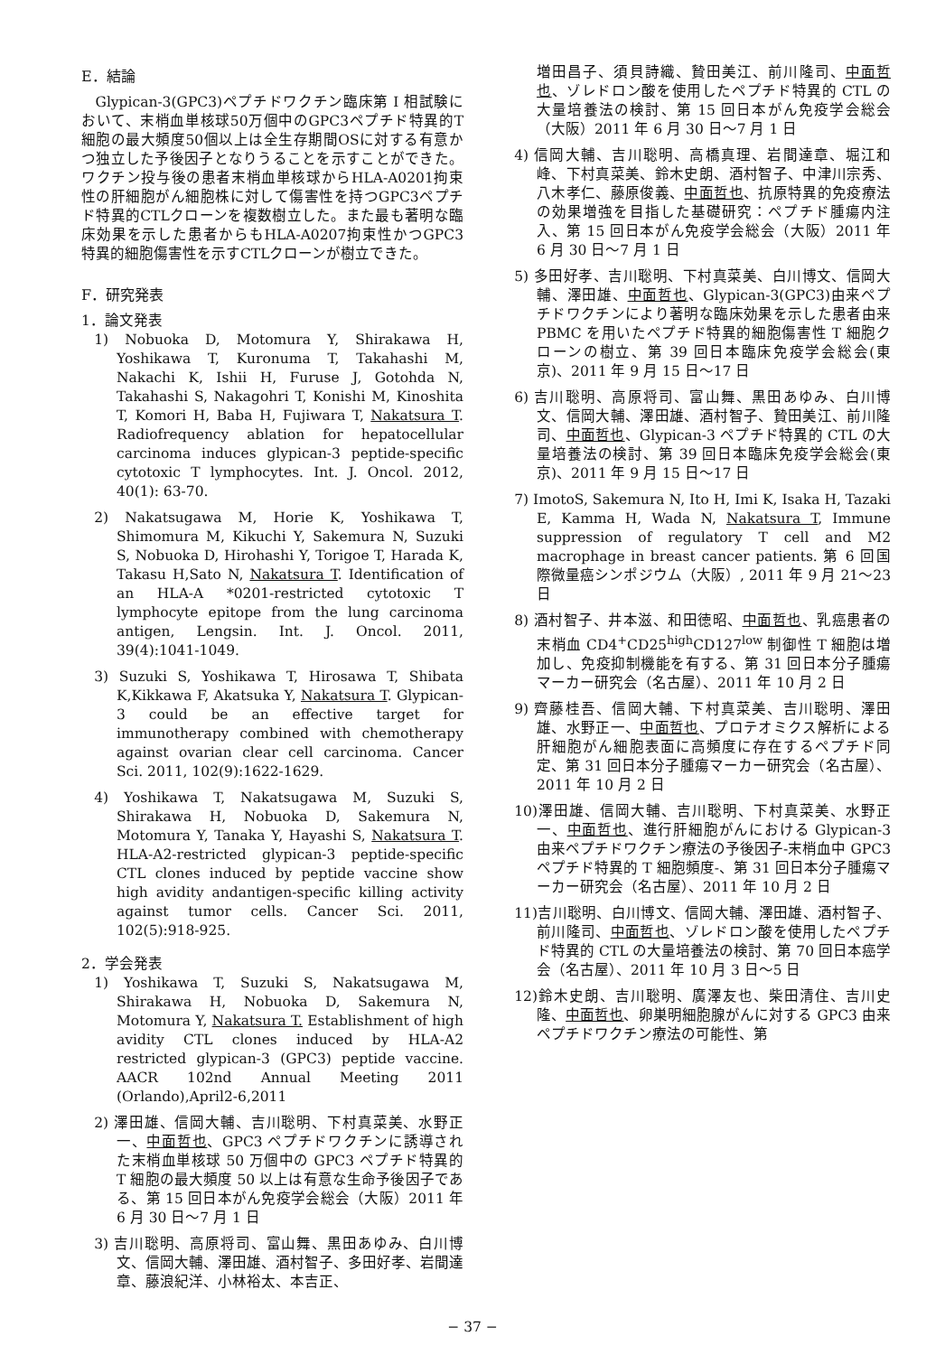E．結論
Glypican-3(GPC3)ペプチドワクチン臨床第 I 相試験において、末梢血単核球50万個中のGPC3ペプチド特異的T細胞の最大頻度50個以上は全生存期間OSに対する有意かつ独立した予後因子となりうることを示すことができた。ワクチン投与後の患者末梢血単核球からHLA-A0201拘束性の肝細胞がん細胞株に対して傷害性を持つGPC3ペプチド特異的CTLクローンを複数樹立した。また最も著明な臨床効果を示した患者からもHLA-A0207拘束性かつGPC3特異的細胞傷害性を示すCTLクローンが樹立できた。
F．研究発表
1．論文発表
1) Nobuoka D, Motomura Y, Shirakawa H, Yoshikawa T, Kuronuma T, Takahashi M, Nakachi K, Ishii H, Furuse J, Gotohda N, Takahashi S, Nakagohri T, Konishi M, Kinoshita T, Komori H, Baba H, Fujiwara T, Nakatsura T. Radiofrequency ablation for hepatocellular carcinoma induces glypican-3 peptide-specific cytotoxic T lymphocytes. Int. J. Oncol. 2012, 40(1): 63-70.
2) Nakatsugawa M, Horie K, Yoshikawa T, Shimomura M, Kikuchi Y, Sakemura N, Suzuki S, Nobuoka D, Hirohashi Y, Torigoe T, Harada K, Takasu H,Sato N, Nakatsura T. Identification of an HLA-A *0201-restricted cytotoxic T lymphocyte epitope from the lung carcinoma antigen, Lengsin. Int. J. Oncol. 2011, 39(4):1041-1049.
3) Suzuki S, Yoshikawa T, Hirosawa T, Shibata K,Kikkawa F, Akatsuka Y, Nakatsura T. Glypican-3 could be an effective target for immunotherapy combined with chemotherapy against ovarian clear cell carcinoma. Cancer Sci. 2011, 102(9):1622-1629.
4) Yoshikawa T, Nakatsugawa M, Suzuki S, Shirakawa H, Nobuoka D, Sakemura N, Motomura Y, Tanaka Y, Hayashi S, Nakatsura T. HLA-A2-restricted glypican-3 peptide-specific CTL clones induced by peptide vaccine show high avidity andantigen-specific killing activity against tumor cells. Cancer Sci. 2011, 102(5):918-925.
2．学会発表
1) Yoshikawa T, Suzuki S, Nakatsugawa M, Shirakawa H, Nobuoka D, Sakemura N, Motomura Y, Nakatsura T. Establishment of high avidity CTL clones induced by HLA-A2 restricted glypican-3 (GPC3) peptide vaccine. AACR 102nd Annual Meeting 2011 (Orlando),April2-6,2011
2) 澤田雄、信岡大輔、吉川聡明、下村真菜美、水野正一、中面哲也、GPC3 ペプチドワクチンに誘導された末梢血単核球 50 万個中の GPC3 ペプチド特異的 T 細胞の最大頻度 50 以上は有意な生命予後因子である、第 15 回日本がん免疫学会総会（大阪）2011 年 6 月 30 日～7 月 1 日
3) 吉川聡明、高原将司、富山舞、黒田あゆみ、白川博文、信岡大輔、澤田雄、酒村智子、多田好孝、岩間達章、藤浪紀洋、小林裕太、本吉正、
増田昌子、須貝詩織、贄田美江、前川隆司、中面哲也、ゾレドロン酸を使用したペプチド特異的 CTL の大量培養法の検討、第 15 回日本がん免疫学会総会（大阪）2011 年 6 月 30 日～7 月 1 日
4) 信岡大輔、吉川聡明、高橋真理、岩間達章、堀江和峰、下村真菜美、鈴木史朗、酒村智子、中津川宗秀、八木孝仁、藤原俊義、中面哲也、抗原特異的免疫療法の効果増強を目指した基礎研究：ペプチド腫瘍内注入、第 15 回日本がん免疫学会総会（大阪）2011 年 6 月 30 日～7 月 1 日
5) 多田好孝、吉川聡明、下村真菜美、白川博文、信岡大輔、澤田雄、中面哲也、Glypican-3(GPC3)由来ペプチドワクチンにより著明な臨床効果を示した患者由来 PBMC を用いたペプチド特異的細胞傷害性 T 細胞クローンの樹立、第 39 回日本臨床免疫学会総会(東京)、2011 年 9 月 15 日～17 日
6) 吉川聡明、高原将司、富山舞、黒田あゆみ、白川博文、信岡大輔、澤田雄、酒村智子、贄田美江、前川隆司、中面哲也、Glypican-3 ペプチド特異的 CTL の大量培養法の検討、第 39 回日本臨床免疫学会総会(東京)、2011 年 9 月 15 日～17 日
7) ImotoS, Sakemura N, Ito H, Imi K, Isaka H, Tazaki E, Kamma H, Wada N, Nakatsura T, Immune suppression of regulatory T cell and M2 macrophage in breast cancer patients. 第 6 回国際微量癌シンポジウム（大阪）, 2011 年 9 月 21～23 日
8) 酒村智子、井本滋、和田徳昭、中面哲也、乳癌患者の末梢血 CD4<sup>+</sup>CD25<sup>high</sup>CD127<sup>low</sup> 制御性 T 細胞は増加し、免疫抑制機能を有する、第 31 回日本分子腫瘍マーカー研究会（名古屋）、2011 年 10 月 2 日
9) 齊藤桂吾、信岡大輔、下村真菜美、吉川聡明、澤田雄、水野正一、中面哲也、プロテオミクス解析による肝細胞がん細胞表面に高頻度に存在するペプチド同定、第 31 回日本分子腫瘍マーカー研究会（名古屋）、2011 年 10 月 2 日
10)澤田雄、信岡大輔、吉川聡明、下村真菜美、水野正一、中面哲也、進行肝細胞がんにおける Glypican-3 由来ペプチドワクチン療法の予後因子-末梢血中 GPC3 ペプチド特異的 T 細胞頻度-、第 31 回日本分子腫瘍マーカー研究会（名古屋）、2011 年 10 月 2 日
11)吉川聡明、白川博文、信岡大輔、澤田雄、酒村智子、前川隆司、中面哲也、ゾレドロン酸を使用したペプチド特異的 CTL の大量培養法の検討、第 70 回日本癌学会（名古屋）、2011 年 10 月 3 日～5 日
12)鈴木史朗、吉川聡明、廣澤友也、柴田清住、吉川史隆、中面哲也、卵巣明細胞腺がんに対する GPC3 由来ペプチドワクチン療法の可能性、第
− 37 −